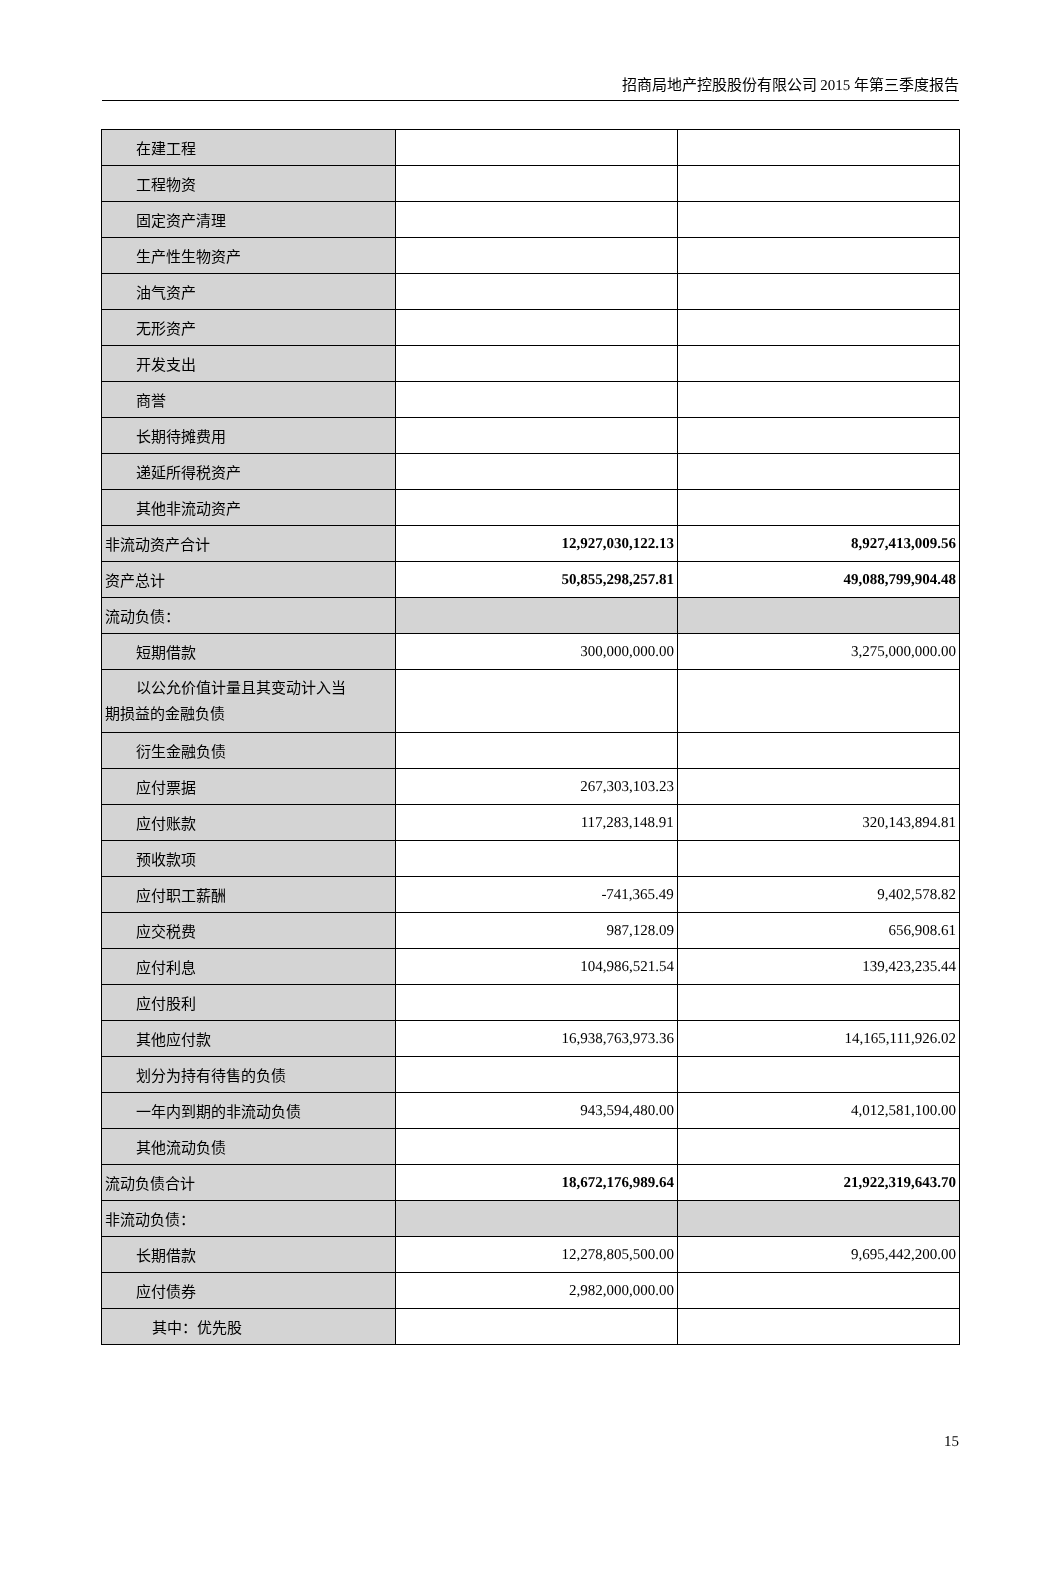招商局地产控股股份有限公司 2015 年第三季度报告
| 在建工程 | | |
| 工程物资 | | |
| 固定资产清理 | | |
| 生产性生物资产 | | |
| 油气资产 | | |
| 无形资产 | | |
| 开发支出 | | |
| 商誉 | | |
| 长期待摊费用 | | |
| 递延所得税资产 | | |
| 其他非流动资产 | | |
| 非流动资产合计 | 12,927,030,122.13 | 8,927,413,009.56 |
| 资产总计 | 50,855,298,257.81 | 49,088,799,904.48 |
| 流动负债： | | |
| 短期借款 | 300,000,000.00 | 3,275,000,000.00 |
| 以公允价值计量且其变动计入当 期损益的金融负债 | | |
| 衍生金融负债 | | |
| 应付票据 | 267,303,103.23 | |
| 应付账款 | 117,283,148.91 | 320,143,894.81 |
| 预收款项 | | |
| 应付职工薪酬 | -741,365.49 | 9,402,578.82 |
| 应交税费 | 987,128.09 | 656,908.61 |
| 应付利息 | 104,986,521.54 | 139,423,235.44 |
| 应付股利 | | |
| 其他应付款 | 16,938,763,973.36 | 14,165,111,926.02 |
| 划分为持有待售的负债 | | |
| 一年内到期的非流动负债 | 943,594,480.00 | 4,012,581,100.00 |
| 其他流动负债 | | |
| 流动负债合计 | 18,672,176,989.64 | 21,922,319,643.70 |
| 非流动负债： | | |
| 长期借款 | 12,278,805,500.00 | 9,695,442,200.00 |
| 应付债券 | 2,982,000,000.00 | |
| 其中：优先股 | | |
15